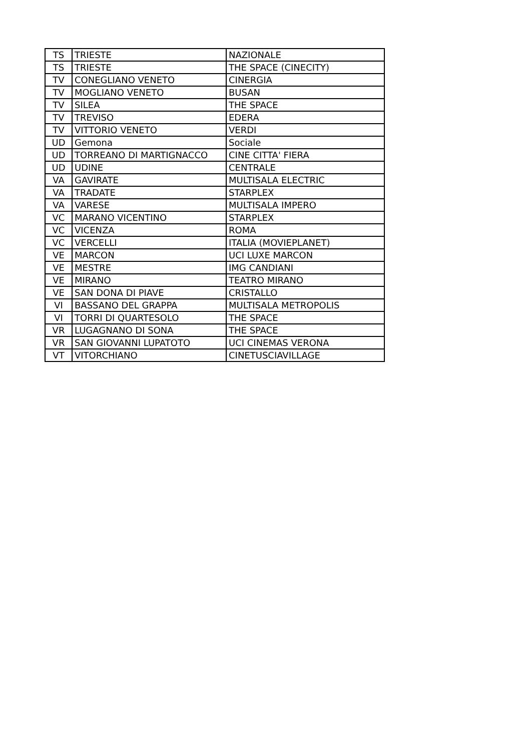| TS | TRIESTE | NAZIONALE |
| TS | TRIESTE | THE SPACE (CINECITY) |
| TV | CONEGLIANO VENETO | CINERGIA |
| TV | MOGLIANO VENETO | BUSAN |
| TV | SILEA | THE SPACE |
| TV | TREVISO | EDERA |
| TV | VITTORIO VENETO | VERDI |
| UD | Gemona | Sociale |
| UD | TORREANO DI MARTIGNACCO | CINE CITTA' FIERA |
| UD | UDINE | CENTRALE |
| VA | GAVIRATE | MULTISALA ELECTRIC |
| VA | TRADATE | STARPLEX |
| VA | VARESE | MULTISALA IMPERO |
| VC | MARANO VICENTINO | STARPLEX |
| VC | VICENZA | ROMA |
| VC | VERCELLI | ITALIA (MOVIEPLANET) |
| VE | MARCON | UCI LUXE MARCON |
| VE | MESTRE | IMG CANDIANI |
| VE | MIRANO | TEATRO MIRANO |
| VE | SAN DONA DI PIAVE | CRISTALLO |
| VI | BASSANO DEL GRAPPA | MULTISALA METROPOLIS |
| VI | TORRI DI QUARTESOLO | THE SPACE |
| VR | LUGAGNANO DI SONA | THE SPACE |
| VR | SAN GIOVANNI LUPATOTO | UCI CINEMAS VERONA |
| VT | VITORCHIANO | CINETUSCIAVILLAGE |